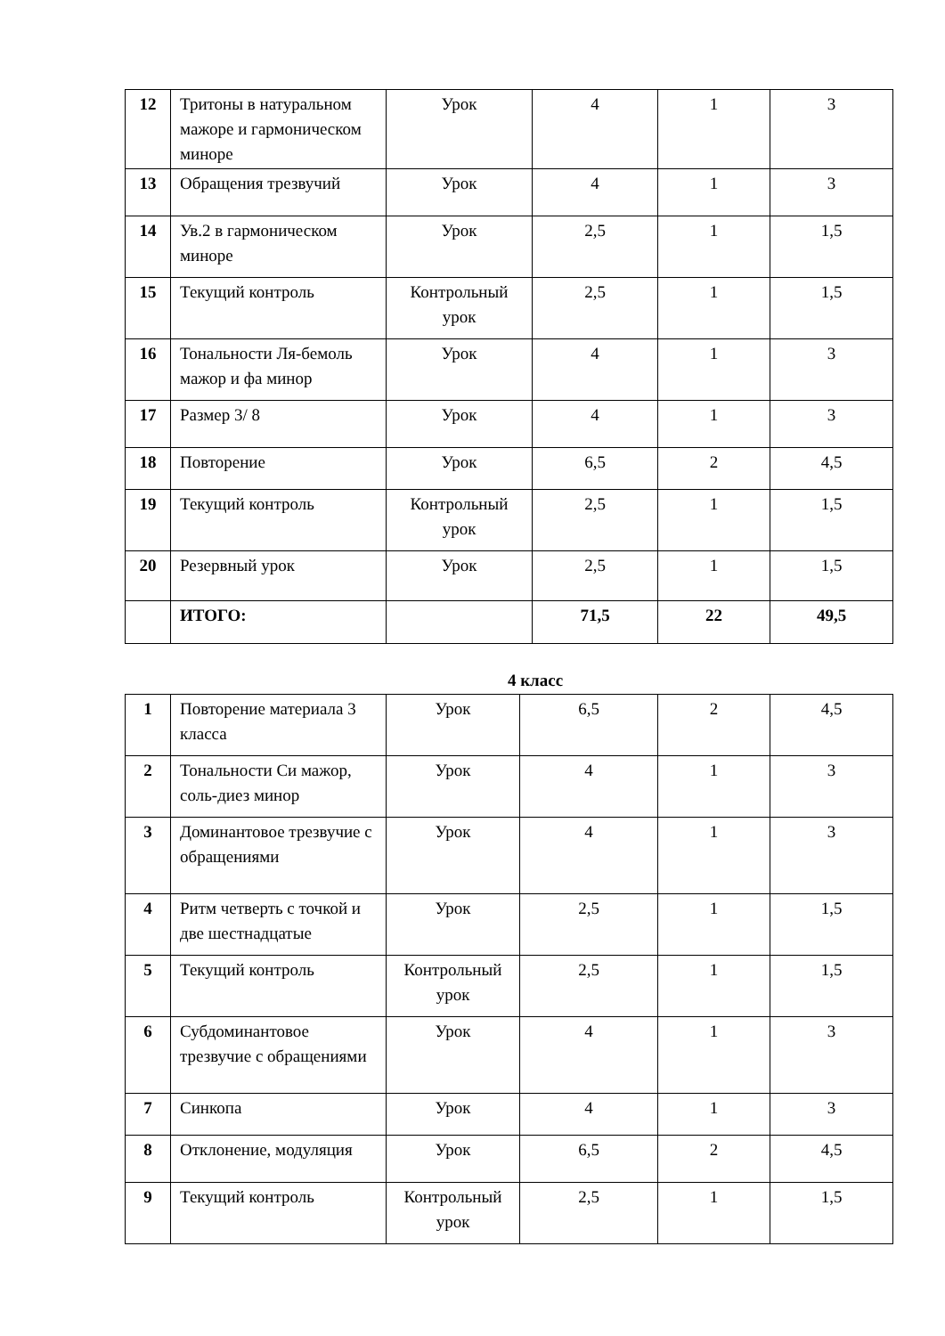| 12 | Тритоны в натуральном мажоре и гармоническом миноре | Урок | 4 | 1 | 3 |
| 13 | Обращения трезвучий | Урок | 4 | 1 | 3 |
| 14 | Ув.2 в гармоническом миноре | Урок | 2,5 | 1 | 1,5 |
| 15 | Текущий контроль | Контрольный урок | 2,5 | 1 | 1,5 |
| 16 | Тональности Ля-бемоль мажор и фа минор | Урок | 4 | 1 | 3 |
| 17 | Размер 3/ 8 | Урок | 4 | 1 | 3 |
| 18 | Повторение | Урок | 6,5 | 2 | 4,5 |
| 19 | Текущий контроль | Контрольный урок | 2,5 | 1 | 1,5 |
| 20 | Резервный урок | Урок | 2,5 | 1 | 1,5 |
| | ИТОГО: | | 71,5 | 22 | 49,5 |
4 класс
| 1 | Повторение материала 3 класса | Урок | 6,5 | 2 | 4,5 |
| 2 | Тональности Си мажор, соль-диез минор | Урок | 4 | 1 | 3 |
| 3 | Доминантовое трезвучие с обращениями | Урок | 4 | 1 | 3 |
| 4 | Ритм четверть с точкой и две шестнадцатые | Урок | 2,5 | 1 | 1,5 |
| 5 | Текущий контроль | Контрольный урок | 2,5 | 1 | 1,5 |
| 6 | Субдоминантовое трезвучие с обращениями | Урок | 4 | 1 | 3 |
| 7 | Синкопа | Урок | 4 | 1 | 3 |
| 8 | Отклонение, модуляция | Урок | 6,5 | 2 | 4,5 |
| 9 | Текущий контроль | Контрольный урок | 2,5 | 1 | 1,5 |